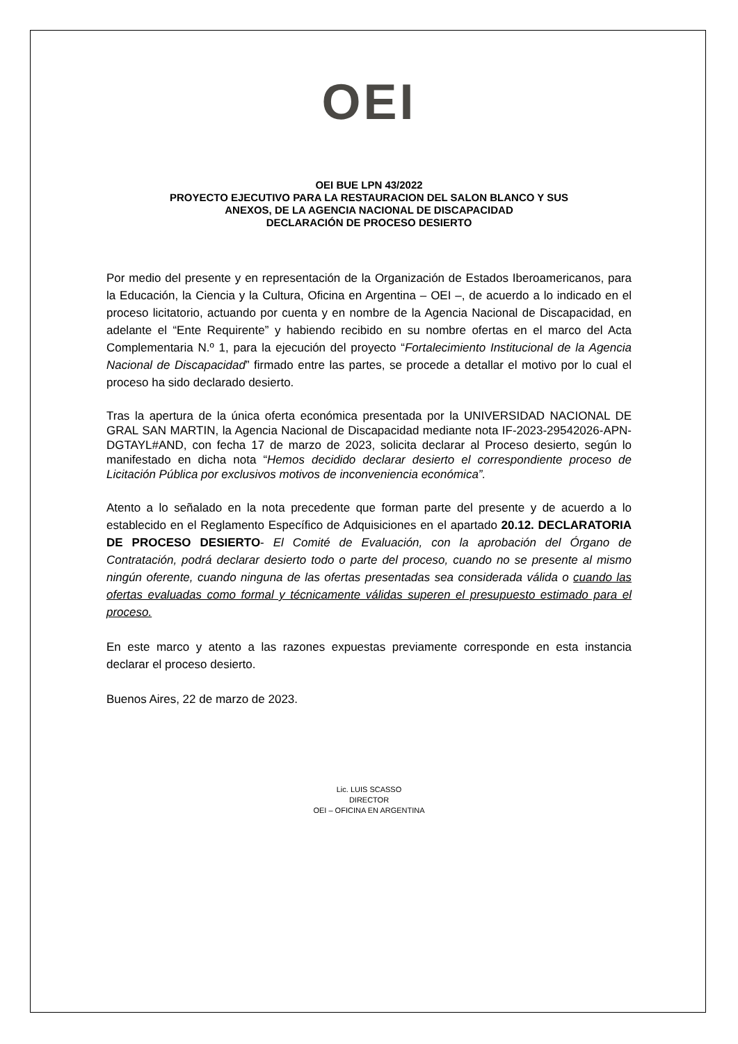OEI
OEI BUE LPN 43/2022
PROYECTO EJECUTIVO PARA LA RESTAURACION DEL SALON BLANCO Y SUS
ANEXOS, DE LA AGENCIA NACIONAL DE DISCAPACIDAD
DECLARACIÓN DE PROCESO DESIERTO
Por medio del presente y en representación de la Organización de Estados Iberoamericanos, para la Educación, la Ciencia y la Cultura, Oficina en Argentina – OEI –, de acuerdo a lo indicado en el proceso licitatorio, actuando por cuenta y en nombre de la Agencia Nacional de Discapacidad, en adelante el “Ente Requirente” y habiendo recibido en su nombre ofertas en el marco del Acta Complementaria N.º 1, para la ejecución del proyecto “Fortalecimiento Institucional de la Agencia Nacional de Discapacidad” firmado entre las partes, se procede a detallar el motivo por lo cual el proceso ha sido declarado desierto.
Tras la apertura de la única oferta económica presentada por la UNIVERSIDAD NACIONAL DE GRAL SAN MARTIN, la Agencia Nacional de Discapacidad mediante nota IF-2023-29542026-APN-DGTAYL#AND, con fecha 17 de marzo de 2023, solicita declarar al Proceso desierto, según lo manifestado en dicha nota “Hemos decidido declarar desierto el correspondiente proceso de Licitación Pública por exclusivos motivos de inconveniencia económica”.
Atento a lo señalado en la nota precedente que forman parte del presente y de acuerdo a lo establecido en el Reglamento Específico de Adquisiciones en el apartado 20.12. DECLARATORIA DE PROCESO DESIERTO- El Comité de Evaluación, con la aprobación del Órgano de Contratación, podrá declarar desierto todo o parte del proceso, cuando no se presente al mismo ningún oferente, cuando ninguna de las ofertas presentadas sea considerada válida o cuando las ofertas evaluadas como formal y técnicamente válidas superen el presupuesto estimado para el proceso.
En este marco y atento a las razones expuestas previamente corresponde en esta instancia declarar el proceso desierto.
Buenos Aires, 22 de marzo de 2023.
Lic. LUIS SCASSO
DIRECTOR
OEI – OFICINA EN ARGENTINA